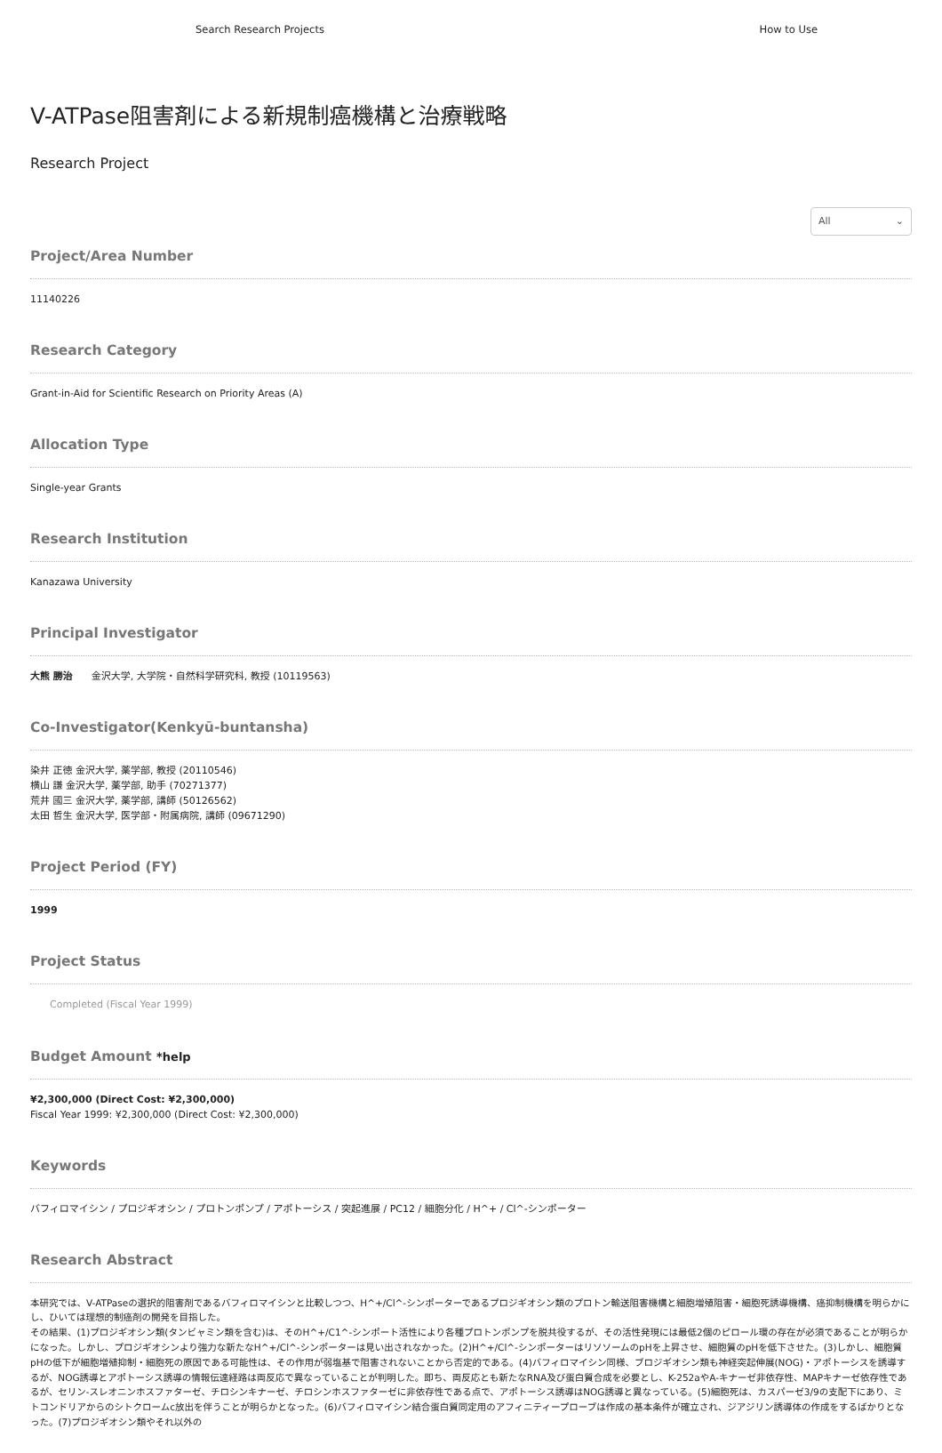Search Research Projects How to Use
V-ATPase阻害剤による新規制癌機構と治療戦略
Research Project
All ⌄
Project/Area Number
11140226
Research Category
Grant-in-Aid for Scientific Research on Priority Areas (A)
Allocation Type
Single-year Grants
Research Institution
Kanazawa University
Principal Investigator
大熊 勝治 金沢大学, 大学院・自然科学研究科, 教授 (10119563)
Co-Investigator(Kenkyū-buntansha)
染井 正徳 金沢大学, 薬学部, 教授 (20110546)
横山 謙 金沢大学, 薬学部, 助手 (70271377)
荒井 國三 金沢大学, 薬学部, 講師 (50126562)
太田 哲生 金沢大学, 医学部・附属病院, 講師 (09671290)
Project Period (FY)
1999
Project Status
Completed (Fiscal Year 1999)
Budget Amount *help
¥2,300,000 (Direct Cost: ¥2,300,000)
Fiscal Year 1999: ¥2,300,000 (Direct Cost: ¥2,300,000)
Keywords
バフィロマイシン / プロジギオシン / プロトンポンプ / アポトーシス / 突起進展 / PC12 / 細胞分化 / H^+ / Cl^-シンポーター
Research Abstract
本研究では、V-ATPaseの選択的阻害剤であるバフィロマイシンと比較しつつ、H^+/Cl^-シンポーターであるプロジギオシン類のプロトン輸送阻害機構と細胞増殖阻害・細胞死誘導機構、癌抑制機構を明らかにし、ひいては理想的制癌剤の開発を目指した。
その結果、(1)プロジギオシン類(タンビャミン類を含む)は、そのH^+/C1^-シンポート活性により各種プロトンポンプを脱共役するが、その活性発現には最低2個のピロール環の存在が必須であることが明らかになった。しかし、プロジギオシンより強力な新たなH^+/Cl^-シンポーターは見い出されなかった。(2)H^+/Cl^-シンポーターはリソソームのpHを上昇させ、細胞質のpHを低下させた。(3)しかし、細胞質pHの低下が細胞増殖抑制・細胞死の原因である可能性は、その作用が弱塩基で阻害されないことから否定的である。(4)バフィロマイシン同様、ブロジギオシン類も神経突起伸展(NOG)・アポトーシスを誘導するが、NOG誘導とアポトーシス誘導の情報伝達経路は両反応で異なっていることが判明した。即ち、両反応とも新たなRNA及び蛋白質合成を必要とし、K-252aやA-キナーゼ非依存性、MAPキナーゼ依存性であるが、セリン-スレオニンホスファターゼ、チロシンキナーゼ、チロシンホスファターゼに非依存性である点で、アポトーシス誘導はNOG誘導と異なっている。(5)細胞死は、カスパーゼ3/9の支配下にあり、ミトコンドリアからのシトクロームc放出を伴うことが明らかとなった。(6)バフィロマイシン結合蛋白質同定用のアフィニティープローブは作成の基本条件が確立され、ジアジリン誘導体の作成をするばかりとなった。(7)プロジギオシン類やそれ以外の